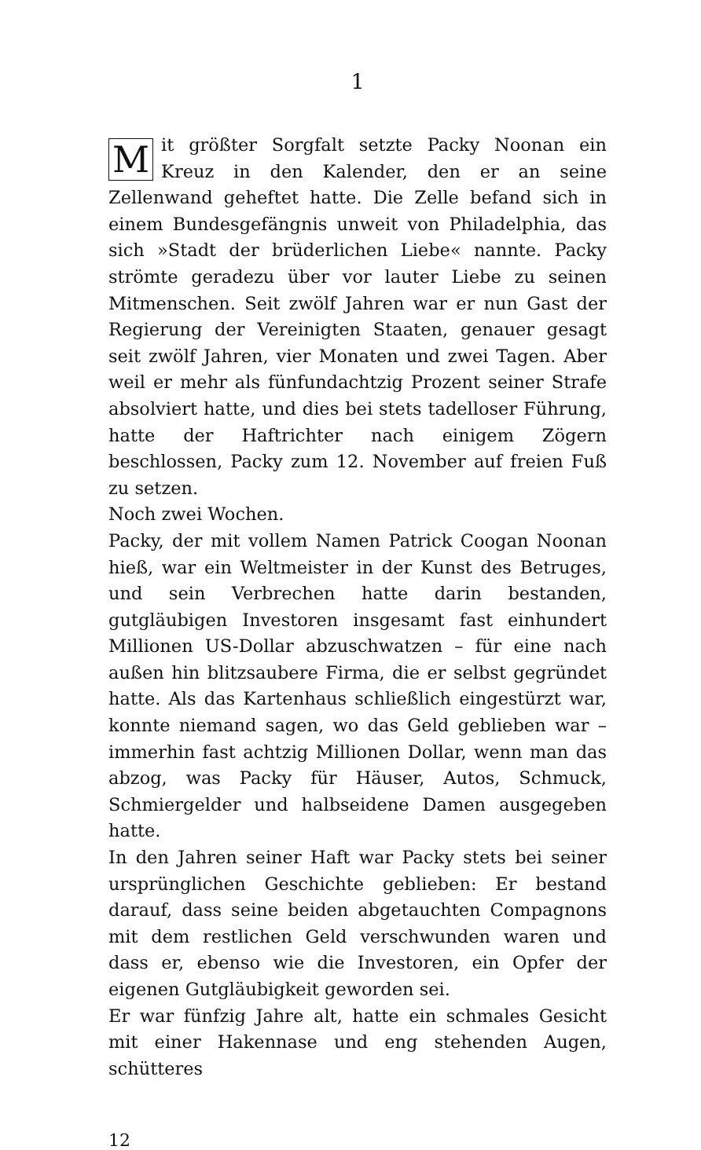1
Mit größter Sorgfalt setzte Packy Noonan ein Kreuz in den Kalender, den er an seine Zellenwand geheftet hatte. Die Zelle befand sich in einem Bundesgefängnis unweit von Philadelphia, das sich »Stadt der brüderlichen Liebe« nannte. Packy strömte geradezu über vor lauter Liebe zu seinen Mitmenschen. Seit zwölf Jahren war er nun Gast der Regierung der Vereinigten Staaten, genauer gesagt seit zwölf Jahren, vier Monaten und zwei Tagen. Aber weil er mehr als fünfundachtzig Prozent seiner Strafe absolviert hatte, und dies bei stets tadelloser Führung, hatte der Haftrichter nach einigem Zögern beschlossen, Packy zum 12. November auf freien Fuß zu setzen.
Noch zwei Wochen.
Packy, der mit vollem Namen Patrick Coogan Noonan hieß, war ein Weltmeister in der Kunst des Betruges, und sein Verbrechen hatte darin bestanden, gutgläubigen Investoren insgesamt fast einhundert Millionen US-Dollar abzuschwatzen – für eine nach außen hin blitzsaubere Firma, die er selbst gegründet hatte. Als das Kartenhaus schließlich eingestürzt war, konnte niemand sagen, wo das Geld geblieben war – immerhin fast achtzig Millionen Dollar, wenn man das abzog, was Packy für Häuser, Autos, Schmuck, Schmiergelder und halbseidene Damen ausgegeben hatte.
In den Jahren seiner Haft war Packy stets bei seiner ursprünglichen Geschichte geblieben: Er bestand darauf, dass seine beiden abgetauchten Compagnons mit dem restlichen Geld verschwunden waren und dass er, ebenso wie die Investoren, ein Opfer der eigenen Gutgläubigkeit geworden sei.
Er war fünfzig Jahre alt, hatte ein schmales Gesicht mit einer Hakennase und eng stehenden Augen, schütteres
12